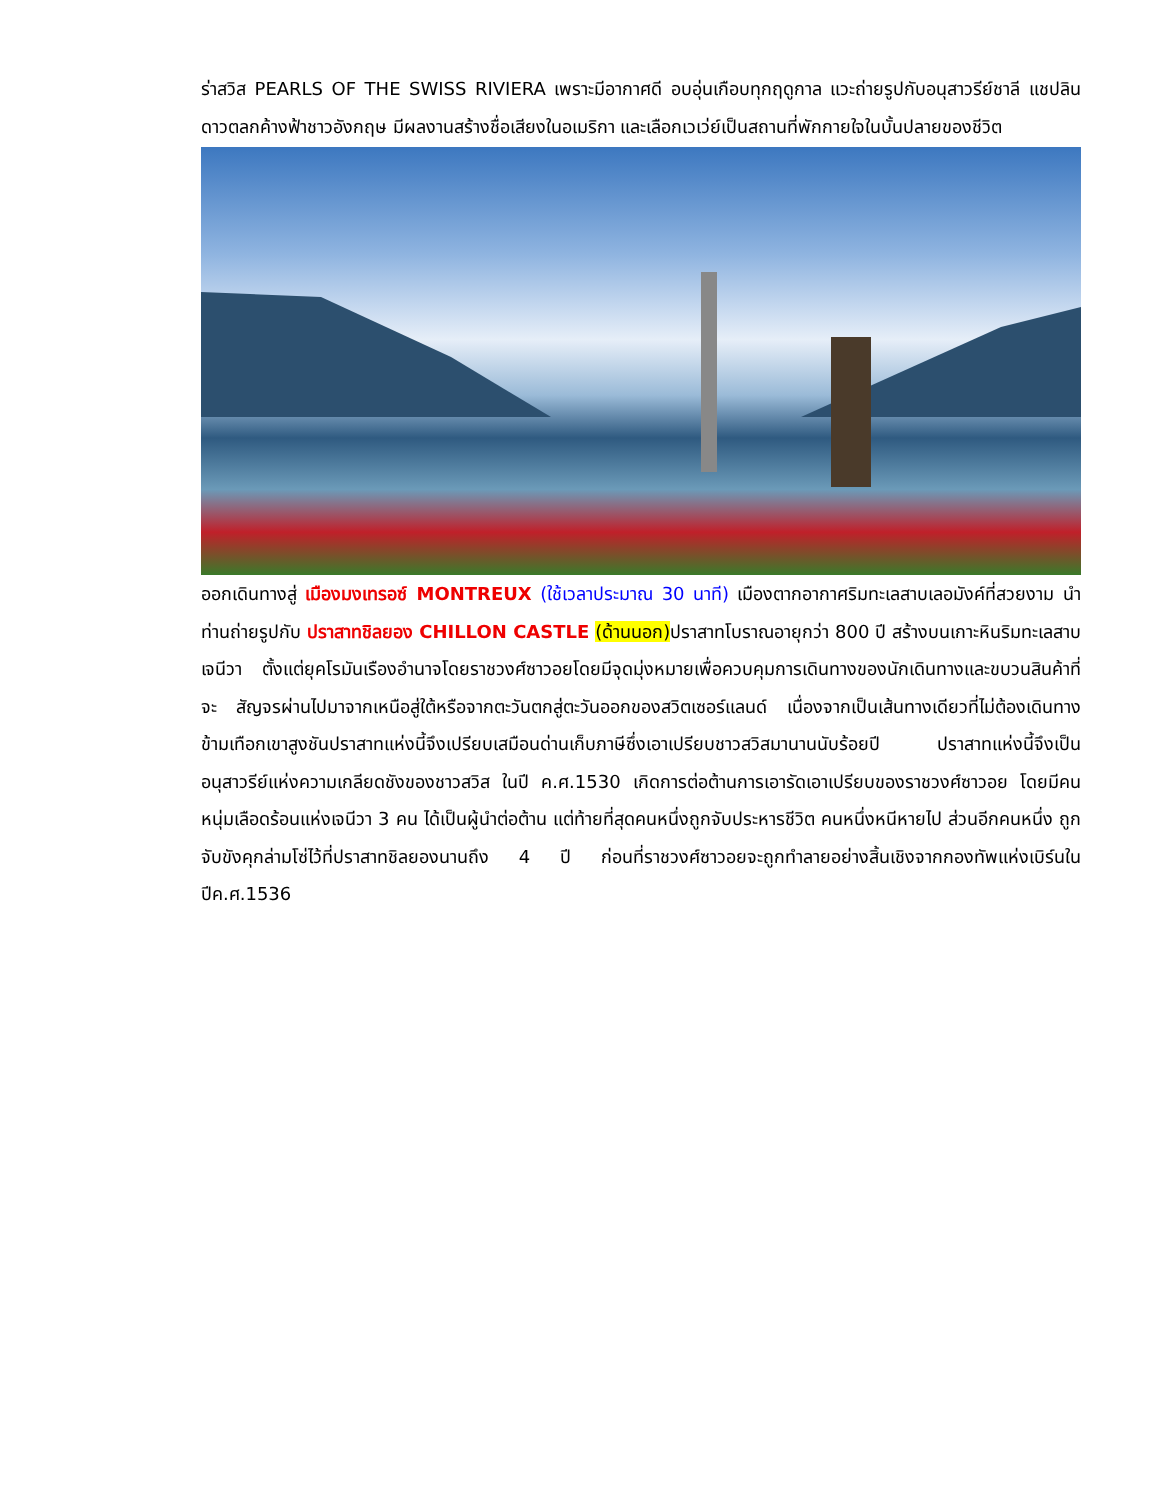ร่าสวิส PEARLS OF THE SWISS RIVIERA เพราะมีอากาศดี อบอุ่นเกือบทุกฤดูกาล แวะถ่ายรูปกับอนุสาวรีย์ชาลี แชปลิน ดาวตลกค้างฟ้าชาวอังกฤษ มีผลงานสร้างชื่อเสียงในอเมริกา และเลือกเวเว่ย์เป็นสถานที่พักกายใจในบั้นปลายของชีวิต
ออกเดินทางสู่ เมืองมงเทรอซ์ MONTREUX (ใช้เวลาประมาณ 30 นาที) เมืองตากอากาศริมทะเลสาบเลอมังค์ที่สวยงาม นำท่านถ่ายรูปกับ ปราสาทชิลยอง CHILLON CASTLE (ด้านนอก) ปราสาทโบราณอายุกว่า 800 ปี สร้างบนเกาะหินริมทะเลสาบเจนีวา ตั้งแต่ยุคโรมันเรืองอำนาจโดยราชวงศ์ซาวอยโดยมีจุดมุ่งหมายเพื่อควบคุมการเดินทางของนักเดินทางและขบวนสินค้าที่จะ สัญจรผ่านไปมาจากเหนือสู่ใต้หรือจากตะวันตกสู่ตะวันออกของสวิตเซอร์แลนด์ เนื่องจากเป็นเส้นทางเดียวที่ไม่ต้องเดินทางข้ามเทือกเขาสูงชันปราสาทแห่งนี้จึงเปรียบเสมือนด่านเก็บภาษีซึ่งเอาเปรียบชาวสวิสมานานนับร้อยปี ปราสาทแห่งนี้จึงเป็นอนุสาวรีย์แห่งความเกลียดชังของชาวสวิส ในปี ค.ศ.1530 เกิดการต่อต้านการเอารัดเอาเปรียบของราชวงศ์ซาวอย โดยมีคนหนุ่มเลือดร้อนแห่งเจนีวา 3 คน ได้เป็นผู้นำต่อต้าน แต่ท้ายที่สุดคนหนึ่งถูกจับประหารชีวิต คนหนึ่งหนีหายไป ส่วนอีกคนหนึ่ง ถูกจับขังคุกล่ามโซ่ไว้ที่ปราสาทชิลยองนานถึง 4 ปี ก่อนที่ราชวงศ์ซาวอยจะถูกทำลายอย่างสิ้นเชิงจากกองทัพแห่งเบิร์นในปีค.ศ.1536